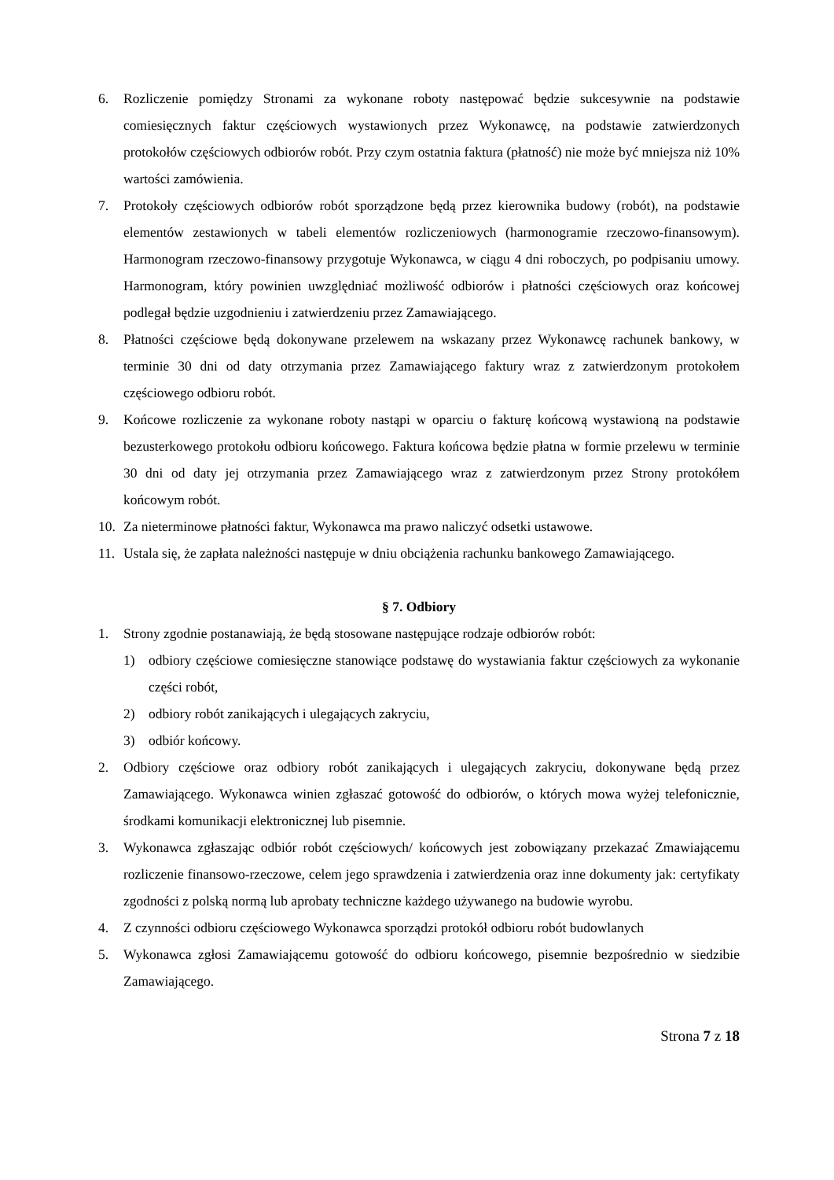6. Rozliczenie pomiędzy Stronami za wykonane roboty następować będzie sukcesywnie na podstawie comiesięcznych faktur częściowych wystawionych przez Wykonawcę, na podstawie zatwierdzonych protokołów częściowych odbiorów robót. Przy czym ostatnia faktura (płatność) nie może być mniejsza niż 10% wartości zamówienia.
7. Protokoły częściowych odbiorów robót sporządzone będą przez kierownika budowy (robót), na podstawie elementów zestawionych w tabeli elementów rozliczeniowych (harmonogramie rzeczowo-finansowym). Harmonogram rzeczowo-finansowy przygotuje Wykonawca, w ciągu 4 dni roboczych, po podpisaniu umowy. Harmonogram, który powinien uwzględniać możliwość odbiorów i płatności częściowych oraz końcowej podlegał będzie uzgodnieniu i zatwierdzeniu przez Zamawiającego.
8. Płatności częściowe będą dokonywane przelewem na wskazany przez Wykonawcę rachunek bankowy, w terminie 30 dni od daty otrzymania przez Zamawiającego faktury wraz z zatwierdzonym protokołem częściowego odbioru robót.
9. Końcowe rozliczenie za wykonane roboty nastąpi w oparciu o fakturę końcową wystawioną na podstawie bezusterkowego protokołu odbioru końcowego. Faktura końcowa będzie płatna w formie przelewu w terminie 30 dni od daty jej otrzymania przez Zamawiającego wraz z zatwierdzonym przez Strony protokółem końcowym robót.
10. Za nieterminowe płatności faktur, Wykonawca ma prawo naliczyć odsetki ustawowe.
11. Ustala się, że zapłata należności następuje w dniu obciążenia rachunku bankowego Zamawiającego.
§ 7. Odbiory
1. Strony zgodnie postanawiają, że będą stosowane następujące rodzaje odbiorów robót:
1) odbiory częściowe comiesięczne stanowiące podstawę do wystawiania faktur częściowych za wykonanie części robót,
2) odbiory robót zanikających i ulegających zakryciu,
3) odbiór końcowy.
2. Odbiory częściowe oraz odbiory robót zanikających i ulegających zakryciu, dokonywane będą przez Zamawiającego. Wykonawca winien zgłaszać gotowość do odbiorów, o których mowa wyżej telefonicznie, środkami komunikacji elektronicznej lub pisemnie.
3. Wykonawca zgłaszając odbiór robót częściowych/ końcowych jest zobowiązany przekazać Zmawiającemu rozliczenie finansowo-rzeczowe, celem jego sprawdzenia i zatwierdzenia oraz inne dokumenty jak: certyfikaty zgodności z polską normą lub aprobaty techniczne każdego używanego na budowie wyrobu.
4. Z czynności odbioru częściowego Wykonawca sporządzi protokół odbioru robót budowlanych
5. Wykonawca zgłosi Zamawiającemu gotowość do odbioru końcowego, pisemnie bezpośrednio w siedzibie Zamawiającego.
Strona 7 z 18